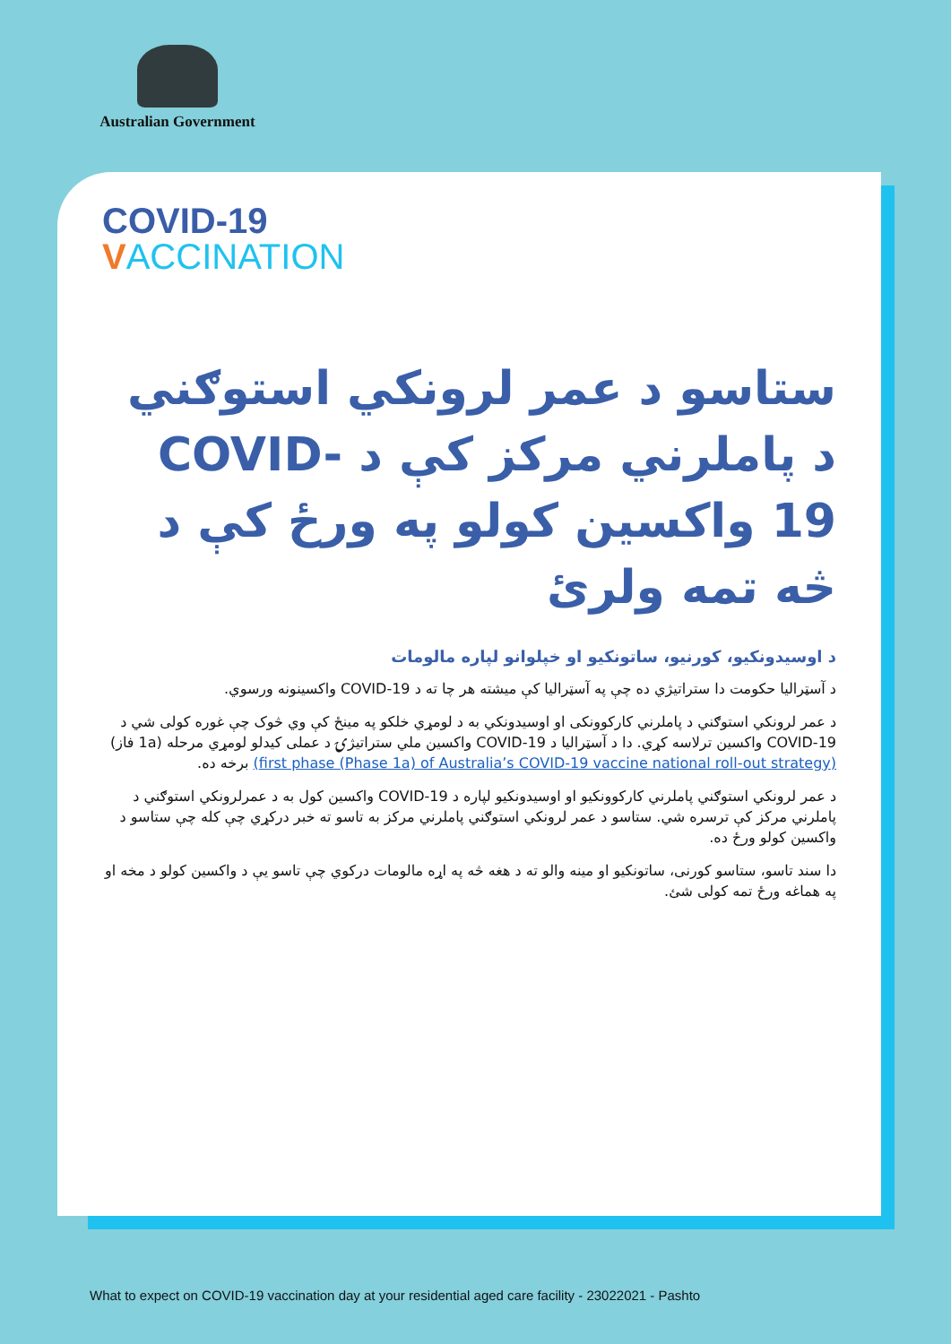Australian Government
COVID-19
VACCINATION
ستاسو د عمر لرونكي استوګني د پاملرني مركز كې د COVID-19 واكسين كولو په ورځ كې د څه تمه ولرئ
د اوسيدونكيو، كورنيو، ساتونكيو او خپلوانو لپاره مالومات
د آسټراليا حكومت دا ستراتيژي ده چې په آسټراليا كې ميشته هر چا ته د COVID-19 واكسينونه ورسوي.
د عمر لرونكي استوګني د پاملرني كاركوونكی او اوسيدونكي به د لومړي خلكو په مينځ كې وي څوک چې غوره كولی شي د COVID-19 واكسين ترلاسه كړي. دا د آسټراليا د COVID-19 واكسين ملي ستراتيژۍ د عملی كيدلو لومړي مرحله (1a فاز) (first phase (Phase 1a) of Australia’s COVID-19 vaccine national roll-out strategy) برخه ده.
د عمر لرونكي استوګني پاملرني كاركوونكيو او اوسيدونكيو لپاره د COVID-19 واكسين كول به د عمرلرونكي استوګني د پاملرني مركز كې ترسره شي. ستاسو د عمر لرونكي استوګني پاملرني مركز به تاسو ته خبر دركړي چې كله چې ستاسو د واكسين كولو ورځ ده.
دا سند تاسو، ستاسو كورنی، ساتونكيو او مينه والو ته د هغه څه په اړه مالومات دركوي چې تاسو يې د واكسين كولو د مخه او په هماغه ورځ تمه كولی شئ.
What to expect on COVID-19 vaccination day at your residential aged care facility - 23022021 - Pashto